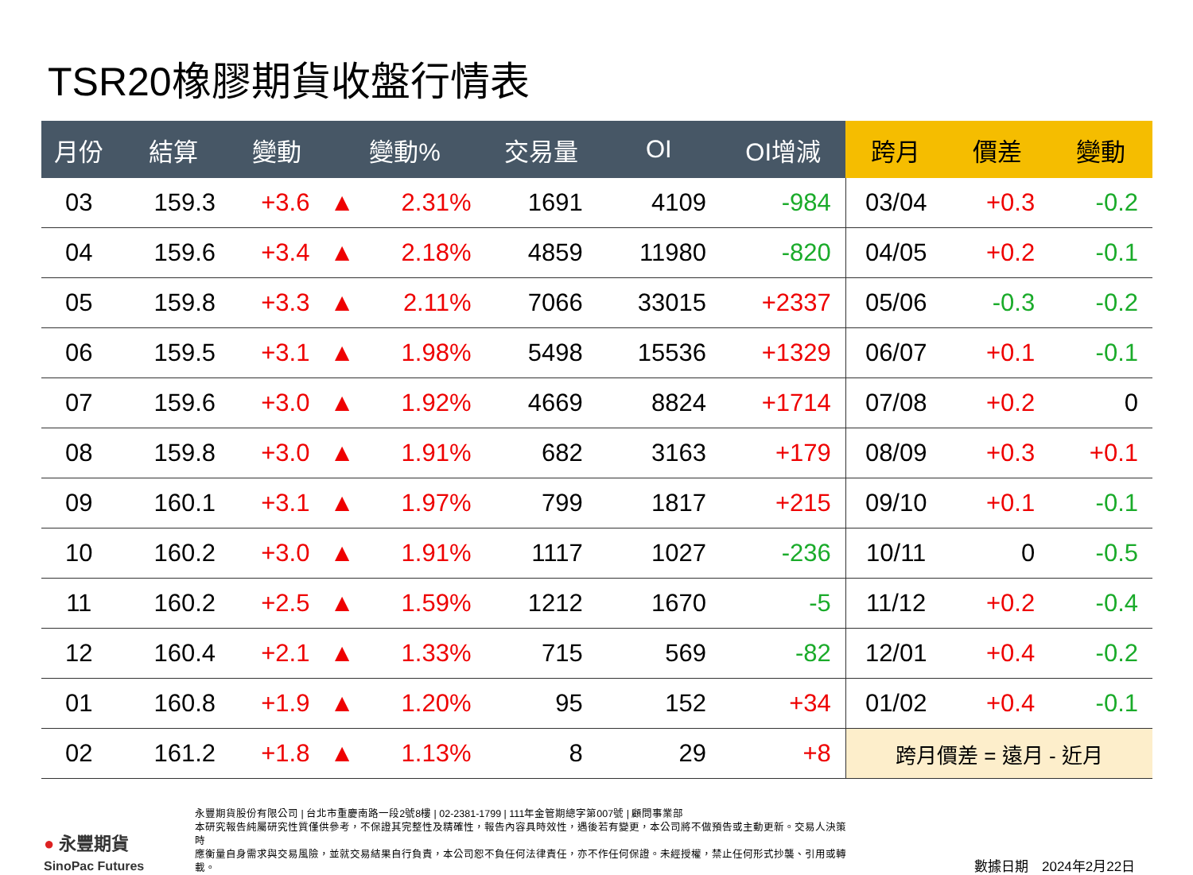TSR20橡膠期貨收盤行情表
| 月份 | 結算 | 變動 | 變動% | | 交易量 | OI | OI增減 | 跨月 | 價差 | 變動 |
| --- | --- | --- | --- | --- | --- | --- | --- | --- | --- | --- |
| 03 | 159.3 | +3.6 | ▲ | 2.31% | 1691 | 4109 | -984 | 03/04 | +0.3 | -0.2 |
| 04 | 159.6 | +3.4 | ▲ | 2.18% | 4859 | 11980 | -820 | 04/05 | +0.2 | -0.1 |
| 05 | 159.8 | +3.3 | ▲ | 2.11% | 7066 | 33015 | +2337 | 05/06 | -0.3 | -0.2 |
| 06 | 159.5 | +3.1 | ▲ | 1.98% | 5498 | 15536 | +1329 | 06/07 | +0.1 | -0.1 |
| 07 | 159.6 | +3.0 | ▲ | 1.92% | 4669 | 8824 | +1714 | 07/08 | +0.2 | 0 |
| 08 | 159.8 | +3.0 | ▲ | 1.91% | 682 | 3163 | +179 | 08/09 | +0.3 | +0.1 |
| 09 | 160.1 | +3.1 | ▲ | 1.97% | 799 | 1817 | +215 | 09/10 | +0.1 | -0.1 |
| 10 | 160.2 | +3.0 | ▲ | 1.91% | 1117 | 1027 | -236 | 10/11 | 0 | -0.5 |
| 11 | 160.2 | +2.5 | ▲ | 1.59% | 1212 | 1670 | -5 | 11/12 | +0.2 | -0.4 |
| 12 | 160.4 | +2.1 | ▲ | 1.33% | 715 | 569 | -82 | 12/01 | +0.4 | -0.2 |
| 01 | 160.8 | +1.9 | ▲ | 1.20% | 95 | 152 | +34 | 01/02 | +0.4 | -0.1 |
| 02 | 161.2 | +1.8 | ▲ | 1.13% | 8 | 29 | +8 | 跨月價差 = 遠月 - 近月 | | |
● 永豐期貨
SinoPac Futures
永豐期貨股份有限公司 | 台北市重慶南路一段2號8樓 | 02-2381-1799 | 111年金管期總字第007號 | 顧問事業部
本研究報告純屬研究性質僅供參考，不保證其完整性及精確性，報告內容具時效性，遇後若有變更，本公司將不做預告或主動更新。交易人決策時
應衡量自身需求與交易風險，並就交易結果自行負責，本公司恕不負任何法律責任，亦不作任何保證。未經授權，禁止任何形式抄襲、引用或轉載。
數據日期　2024年2月22日